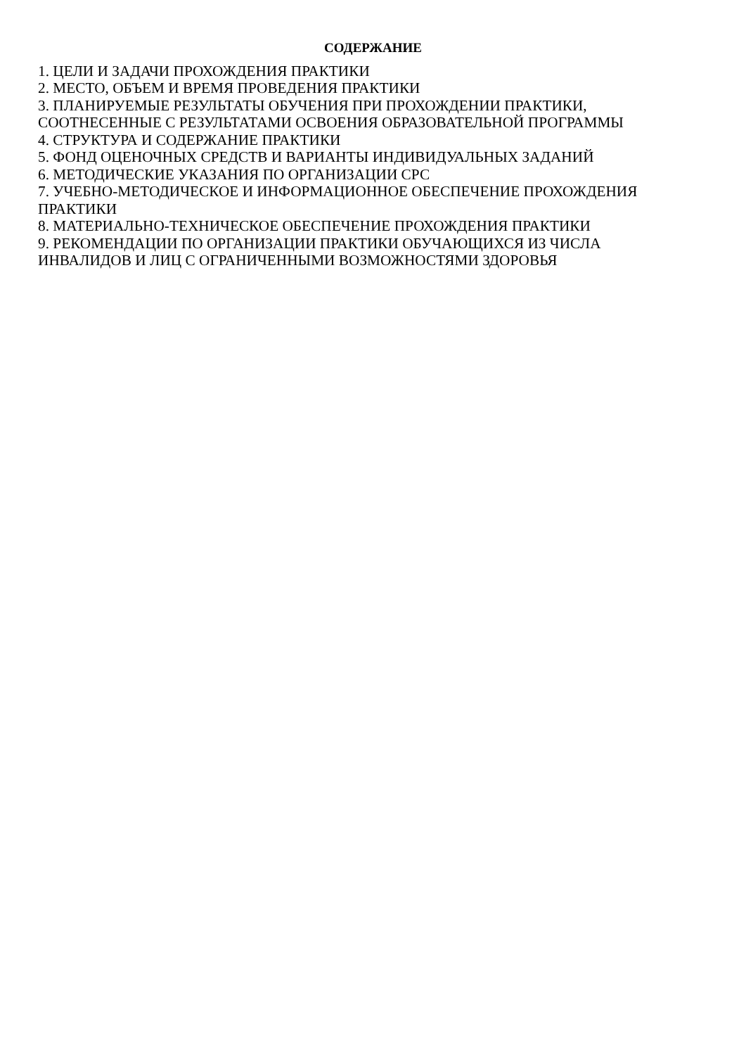СОДЕРЖАНИЕ
1. ЦЕЛИ И ЗАДАЧИ ПРОХОЖДЕНИЯ ПРАКТИКИ
2. МЕСТО, ОБЪЕМ И ВРЕМЯ ПРОВЕДЕНИЯ ПРАКТИКИ
3. ПЛАНИРУЕМЫЕ РЕЗУЛЬТАТЫ ОБУЧЕНИЯ ПРИ ПРОХОЖДЕНИИ ПРАКТИКИ,
СООТНЕСЕННЫЕ С РЕЗУЛЬТАТАМИ ОСВОЕНИЯ ОБРАЗОВАТЕЛЬНОЙ ПРОГРАММЫ
4. СТРУКТУРА И СОДЕРЖАНИЕ ПРАКТИКИ
5. ФОНД ОЦЕНОЧНЫХ СРЕДСТВ И ВАРИАНТЫ ИНДИВИДУАЛЬНЫХ ЗАДАНИЙ
6. МЕТОДИЧЕСКИЕ УКАЗАНИЯ ПО ОРГАНИЗАЦИИ СРС
7. УЧЕБНО-МЕТОДИЧЕСКОЕ И ИНФОРМАЦИОННОЕ ОБЕСПЕЧЕНИЕ ПРОХОЖДЕНИЯ
ПРАКТИКИ
8. МАТЕРИАЛЬНО-ТЕХНИЧЕСКОЕ ОБЕСПЕЧЕНИЕ ПРОХОЖДЕНИЯ ПРАКТИКИ
9. РЕКОМЕНДАЦИИ ПО ОРГАНИЗАЦИИ ПРАКТИКИ ОБУЧАЮЩИХСЯ ИЗ ЧИСЛА
ИНВАЛИДОВ И ЛИЦ С ОГРАНИЧЕННЫМИ ВОЗМОЖНОСТЯМИ ЗДОРОВЬЯ